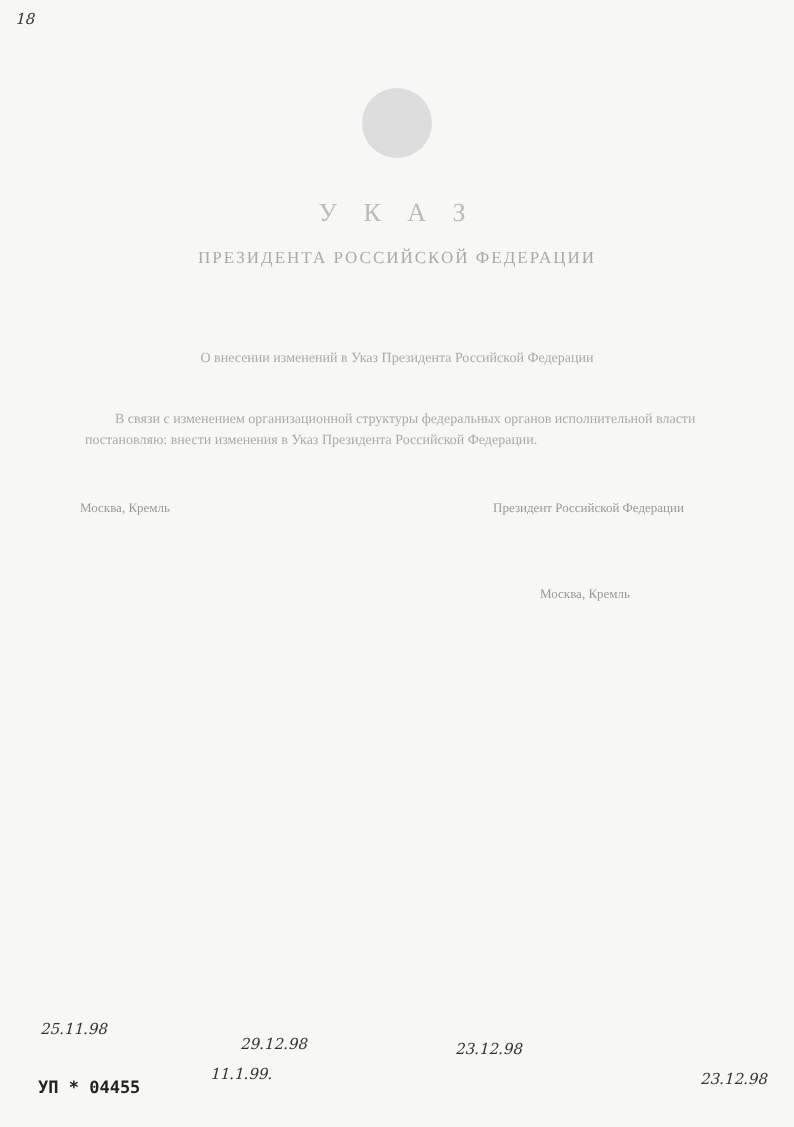18
У К А З
ПРЕЗИДЕНТА РОССИЙСКОЙ ФЕДЕРАЦИИ
О внесении изменений в Указ Президента Российской Федерации
В связи с изменением организационной структуры федеральных органов исполнительной власти постановляю: внести изменения в Указ Президента Российской Федерации.
Москва, Кремль Президент Российской Федерации
Москва, Кремль
25.11.98
29.12.98
11.1.99.
23.12.98
23.12.98
УП * 04455